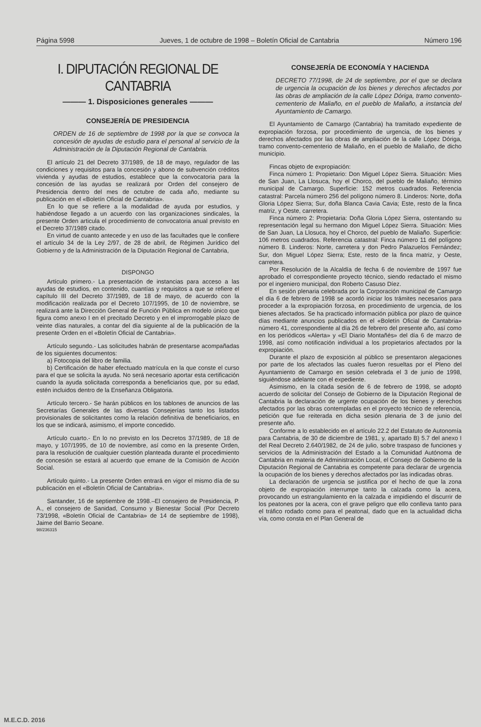Página 5998 Jueves, 1 de octubre de 1998 – Boletín Oficial de Cantabria Número 196
I. DIPUTACIÓN REGIONAL DE CANTABRIA
——— 1. Disposiciones generales ———
CONSEJERÍA DE PRESIDENCIA
ORDEN de 16 de septiembre de 1998 por la que se convoca la concesión de ayudas de estudio para el personal al servicio de la Administración de la Diputación Regional de Cantabria.
El artículo 21 del Decreto 37/1989, de 18 de mayo, regulador de las condiciones y requisitos para la concesión y abono de subvención créditos vivienda y ayudas de estudios, establece que la convocatoria para la concesión de las ayudas se realizará por Orden del consejero de Presidencia dentro del mes de octubre de cada año, mediante su publicación en el «Boletín Oficial de Cantabria».
En lo que se refiere a la modalidad de ayuda por estudios, y habiéndose llegado a un acuerdo con las organizaciones sindicales, la presente Orden articula el procedimiento de convocatoria anual previsto en el Decreto 37/1989 citado.
En virtud de cuanto antecede y en uso de las facultades que le confiere el artículo 34 de la Ley 2/97, de 28 de abril, de Régimen Jurídico del Gobierno y de la Administración de la Diputación Regional de Cantabria,
DISPONGO
Artículo primero.- La presentación de instancias para acceso a las ayudas de estudios, en contenido, cuantías y requisitos a que se refiere el capítulo III del Decreto 37/1989, de 18 de mayo, de acuerdo con la modificación realizada por el Decreto 107/1995, de 10 de noviembre, se realizará ante la Dirección General de Función Pública en modelo único que figura como anexo I en el precitado Decreto y en el improrrogable plazo de veinte días naturales, a contar del día siguiente al de la publicación de la presente Orden en el «Boletín Oficial de Cantabria».
Artículo segundo.- Las solicitudes habrán de presentarse acompañadas de los siguientes documentos:
a) Fotocopia del libro de familia.
b) Certificación de haber efectuado matrícula en la que conste el curso para el que se solicita la ayuda. No será necesario aportar esta certificación cuando la ayuda solicitada corresponda a beneficiarios que, por su edad, estén incluidos dentro de la Enseñanza Obligatoria.
Artículo tercero.- Se harán públicos en los tablones de anuncios de las Secretarías Generales de las diversas Consejerías tanto los listados provisionales de solicitantes como la relación definitiva de beneficiarios, en los que se indicará, asimismo, el importe concedido.
Artículo cuarto.- En lo no previsto en los Decretos 37/1989, de 18 de mayo, y 107/1995, de 10 de noviembre, así como en la presente Orden, para la resolución de cualquier cuestión planteada durante el procedimiento de concesión se estará al acuerdo que emane de la Comisión de Acción Social.
Artículo quinto.- La presente Orden entrará en vigor el mismo día de su publicación en el «Boletín Oficial de Cantabria».
Santander, 16 de septiembre de 1998.–El consejero de Presidencia, P. A., el consejero de Sanidad, Consumo y Bienestar Social (Por Decreto 73/1998, «Boletín Oficial de Cantabria» de 14 de septiembre de 1998), Jaime del Barrio Seoane.
98/236315
CONSEJERÍA DE ECONOMÍA Y HACIENDA
DECRETO 77/1998, de 24 de septiembre, por el que se declara de urgencia la ocupación de los bienes y derechos afectados por las obras de ampliación de la calle López Dóriga, tramo convento-cementerio de Maliaño, en el pueblo de Maliaño, a instancia del Ayuntamiento de Camargo.
El Ayuntamiento de Camargo (Cantabria) ha tramitado expediente de expropiación forzosa, por procedimiento de urgencia, de los bienes y derechos afectados por las obras de ampliación de la calle López Dóriga, tramo convento-cementerio de Maliaño, en el pueblo de Maliaño, de dicho municipio.
Fincas objeto de expropiación:
Finca número 1: Propietario: Don Miguel López Sierra. Situación: Mies de San Juan, La Llosuca, hoy el Chorco, del pueblo de Maliaño, término municipal de Camargo. Superficie: 152 metros cuadrados. Referencia catastral: Parcela número 256 del polígono número 8. Linderos: Norte, doña Gloria López Sierra; Sur, doña Blanca Cavia Cavia; Este, resto de la finca matriz, y Oeste, carretera.
Finca número 2: Propietaria: Doña Gloria López Sierra, ostentando su representación legal su hermano don Miguel López Sierra. Situación: Mies de San Juan, La Llosuca, hoy el Chorco, del pueblo de Maliaño. Superficie: 106 metros cuadrados. Referencia catastral: Finca número 11 del polígono número 8. Linderos: Norte, carretera y don Pedro Palazuelos Fernández; Sur, don Miguel López Sierra; Este, resto de la finca matriz, y Oeste, carretera.
Por Resolución de la Alcaldía de fecha 6 de noviembre de 1997 fue aprobado el correspondiente proyecto técnico, siendo redactado el mismo por el ingeniero municipal, don Roberto Casuso Díez.
En sesión plenaria celebrada por la Corporación municipal de Camargo el día 6 de febrero de 1998 se acordó iniciar los trámites necesarios para proceder a la expropiación forzosa, en procedimiento de urgencia, de los bienes afectados. Se ha practicado información pública por plazo de quince días mediante anuncios publicados en el «Boletín Oficial de Cantabria» número 41, correspondiente al día 26 de febrero del presente año, así como en los periódicos «Alerta» y «El Diario Montañés» del día 6 de marzo de 1998, así como notificación individual a los propietarios afectados por la expropiación.
Durante el plazo de exposición al público se presentaron alegaciones por parte de los afectados las cuales fueron resueltas por el Pleno del Ayuntamiento de Camargo en sesión celebrada el 3 de junio de 1998, siguiéndose adelante con el expediente.
Asimismo, en la citada sesión de 6 de febrero de 1998, se adoptó acuerdo de solicitar del Consejo de Gobierno de la Diputación Regional de Cantabria la declaración de urgente ocupación de los bienes y derechos afectados por las obras contempladas en el proyecto técnico de referencia, petición que fue reiterada en dicha sesión plenaria de 3 de junio del presente año.
Conforme a lo establecido en el artículo 22.2 del Estatuto de Autonomía para Cantabria, de 30 de diciembre de 1981, y, apartado B) 5.7 del anexo I del Real Decreto 2.640/1982, de 24 de julio, sobre traspaso de funciones y servicios de la Administración del Estado a la Comunidad Autónoma de Cantabria en materia de Administración Local, el Consejo de Gobierno de la Diputación Regional de Cantabria es competente para declarar de urgencia la ocupación de los bienes y derechos afectados por las indicadas obras.
La declaración de urgencia se justifica por el hecho de que la zona objeto de expropiación interrumpe tanto la calzada como la acera, provocando un estrangulamiento en la calzada e impidiendo el discurrir de los peatones por la acera, con el grave peligro que ello conlleva tanto para el tráfico rodado como para el peatonal, dado que en la actualidad dicha vía, como consta en el Plan General de
M.E.C.D. 2016